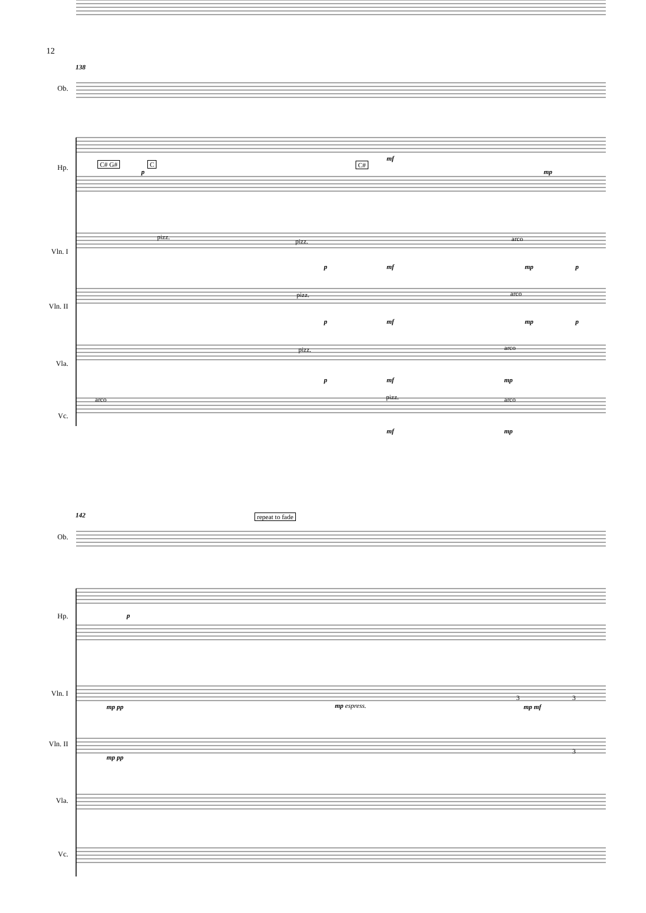12
138
Ob.
Hp. C# G# C C#
p
mf
mp
Vln. I
pizz.
pizz. arco
p mf mp p
Vln. II
pizz. arco
p mf mp p
Vla.
pizz. arco
p mf mp
Vc.
arco pizz. arco
mf mp
142 repeat to fade
Ob.
Hp. p
Vln. I
mp pp mp espress. mp mf
3 3
Vln. II
mp pp
3
Vla.
Vc.